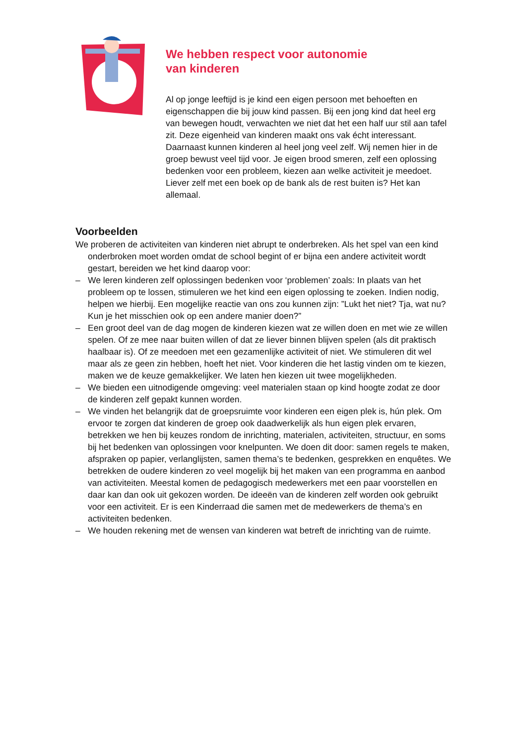We hebben respect voor autonomie
van kinderen
Al op jonge leeftijd is je kind een eigen persoon met behoeften en eigenschappen die bij jouw kind passen. Bij een jong kind dat heel erg van bewegen houdt, verwachten we niet dat het een half uur stil aan tafel zit. Deze eigenheid van kinderen maakt ons vak écht interessant. Daarnaast kunnen kinderen al heel jong veel zelf. Wij nemen hier in de groep bewust veel tijd voor. Je eigen brood smeren, zelf een oplossing bedenken voor een probleem, kiezen aan welke activiteit je meedoet. Liever zelf met een boek op de bank als de rest buiten is? Het kan allemaal.
Voorbeelden
We proberen de activiteiten van kinderen niet abrupt te onderbreken. Als het spel van een kind onderbroken moet worden omdat de school begint of er bijna een andere activiteit wordt gestart, bereiden we het kind daarop voor:
– We leren kinderen zelf oplossingen bedenken voor ‘problemen’ zoals: In plaats van het probleem op te lossen, stimuleren we het kind een eigen oplossing te zoeken. Indien nodig, helpen we hierbij. Een mogelijke reactie van ons zou kunnen zijn: ”Lukt het niet? Tja, wat nu? Kun je het misschien ook op een andere manier doen?”
– Een groot deel van de dag mogen de kinderen kiezen wat ze willen doen en met wie ze willen spelen. Of ze mee naar buiten willen of dat ze liever binnen blijven spelen (als dit praktisch haalbaar is). Of ze meedoen met een gezamenlijke activiteit of niet. We stimuleren dit wel maar als ze geen zin hebben, hoeft het niet. Voor kinderen die het lastig vinden om te kiezen, maken we de keuze gemakkelijker. We laten hen kiezen uit twee mogelijkheden.
– We bieden een uitnodigende omgeving: veel materialen staan op kind hoogte zodat ze door de kinderen zelf gepakt kunnen worden.
– We vinden het belangrijk dat de groepsruimte voor kinderen een eigen plek is, hún plek. Om ervoor te zorgen dat kinderen de groep ook daadwerkelijk als hun eigen plek ervaren, betrekken we hen bij keuzes rondom de inrichting, materialen, activiteiten, structuur, en soms bij het bedenken van oplossingen voor knelpunten. We doen dit door: samen regels te maken, afspraken op papier, verlanglijsten, samen thema’s te bedenken, gesprekken en enquêtes. We betrekken de oudere kinderen zo veel mogelijk bij het maken van een programma en aanbod van activiteiten. Meestal komen de pedagogisch medewerkers met een paar voorstellen en daar kan dan ook uit gekozen worden. De ideeën van de kinderen zelf worden ook gebruikt voor een activiteit. Er is een Kinderraad die samen met de medewerkers de thema’s en activiteiten bedenken.
– We houden rekening met de wensen van kinderen wat betreft de inrichting van de ruimte.